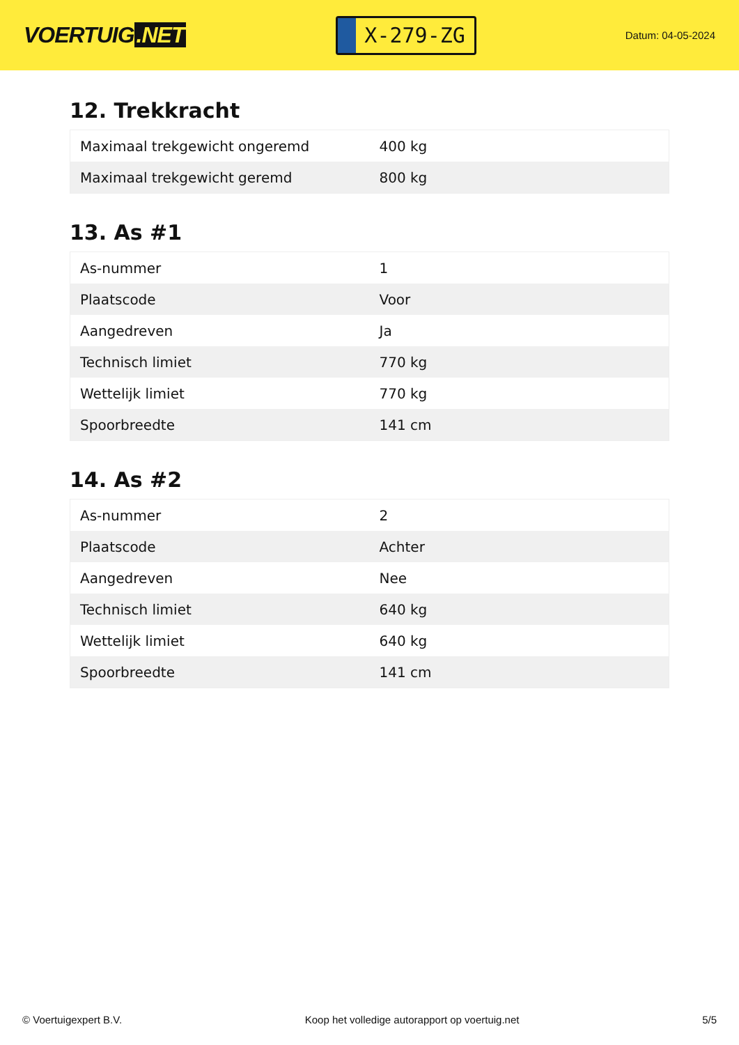VOERTUIG.NET
X-279-ZG
Datum: 04-05-2024
12. Trekkracht
| Maximaal trekgewicht ongeremd | 400 kg |
| Maximaal trekgewicht geremd | 800 kg |
13. As #1
| As-nummer | 1 |
| Plaatscode | Voor |
| Aangedreven | Ja |
| Technisch limiet | 770 kg |
| Wettelijk limiet | 770 kg |
| Spoorbreedte | 141 cm |
14. As #2
| As-nummer | 2 |
| Plaatscode | Achter |
| Aangedreven | Nee |
| Technisch limiet | 640 kg |
| Wettelijk limiet | 640 kg |
| Spoorbreedte | 141 cm |
© Voertuigexpert B.V. Koop het volledige autorapport op voertuig.net 5/5